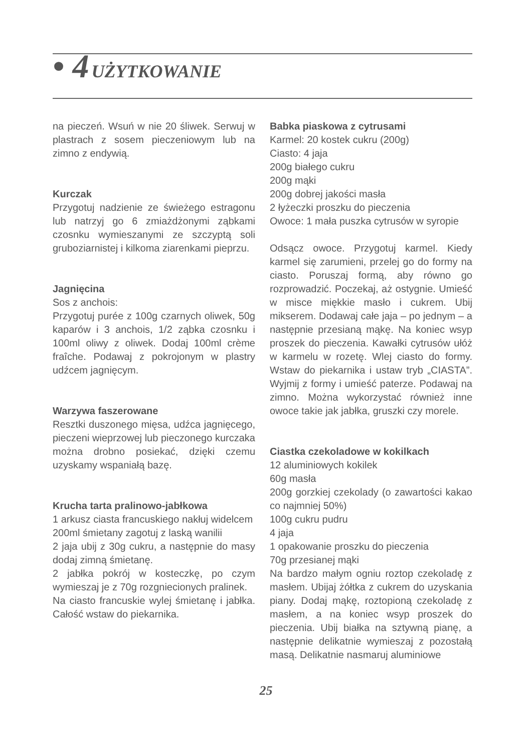• 4 UŻYTKOWANIE
na pieczeń. Wsuń w nie 20 śliwek. Serwuj w plastrach z sosem pieczeniowym lub na zimno z endywią.
Kurczak
Przygotuj nadzienie ze świeżego estragonu lub natrzyj go 6 zmiażdżonymi ząbkami czosnku wymieszanymi ze szczyptą soli gruboziarnistej i kilkoma ziarenkami pieprzu.
Jagnięcina
Sos z anchois:
Przygotuj purée z 100g czarnych oliwek, 50g kaparów i 3 anchois, 1/2 ząbka czosnku i 100ml oliwy z oliwek. Dodaj 100ml crème fraîche. Podawaj z pokrojonym w plastry udźcem jagnięcym.
Warzywa faszerowane
Resztki duszonego mięsa, udźca jagnięcego, pieczeni wieprzowej lub pieczonego kurczaka można drobno posiekać, dzięki czemu uzyskamy wspaniałą bazę.
Krucha tarta pralinowo-jabłkowa
1 arkusz ciasta francuskiego nakłuj widelcem
200ml śmietany zagotuj z laską wanilii
2 jaja ubij z 30g cukru, a następnie do masy dodaj zimną śmietanę.
2 jabłka pokrój w kosteczkę, po czym wymieszaj je z 70g rozgniecionych pralinek.
Na ciasto francuskie wylej śmietanę i jabłka. Całość wstaw do piekarnika.
Babka piaskowa z cytrusami
Karmel: 20 kostek cukru (200g)
Ciasto: 4 jaja
200g białego cukru
200g mąki
200g dobrej jakości masła
2 łyżeczki proszku do pieczenia
Owoce: 1 mała puszka cytrusów w syropie
Odsącz owoce. Przygotuj karmel. Kiedy karmel się zarumieni, przelej go do formy na ciasto. Poruszaj formą, aby równo go rozprowadzić. Poczekaj, aż ostygnie. Umieść w misce miękkie masło i cukrem. Ubij mikserem. Dodawaj całe jaja – po jednym – a następnie przesianą mąkę. Na koniec wsyp proszek do pieczenia. Kawałki cytrusów ułóż w karmelu w rozetę. Wlej ciasto do formy. Wstaw do piekarnika i ustaw tryb „CIASTA”. Wyjmij z formy i umieść paterze. Podawaj na zimno. Można wykorzystać również inne owoce takie jak jabłka, gruszki czy morele.
Ciastka czekoladowe w kokilkach
12 aluminiowych kokilek
60g masła
200g gorzkiej czekolady (o zawartości kakao co najmniej 50%)
100g cukru pudru
4 jaja
1 opakowanie proszku do pieczenia
70g przesianej mąki
Na bardzo małym ogniu roztop czekoladę z masłem. Ubijaj żółtka z cukrem do uzyskania piany. Dodaj mąkę, roztopioną czekoladę z masłem, a na koniec wsyp proszek do pieczenia. Ubij białka na sztywną pianę, a następnie delikatnie wymieszaj z pozostałą masą. Delikatnie nasmaruj aluminiowe
25